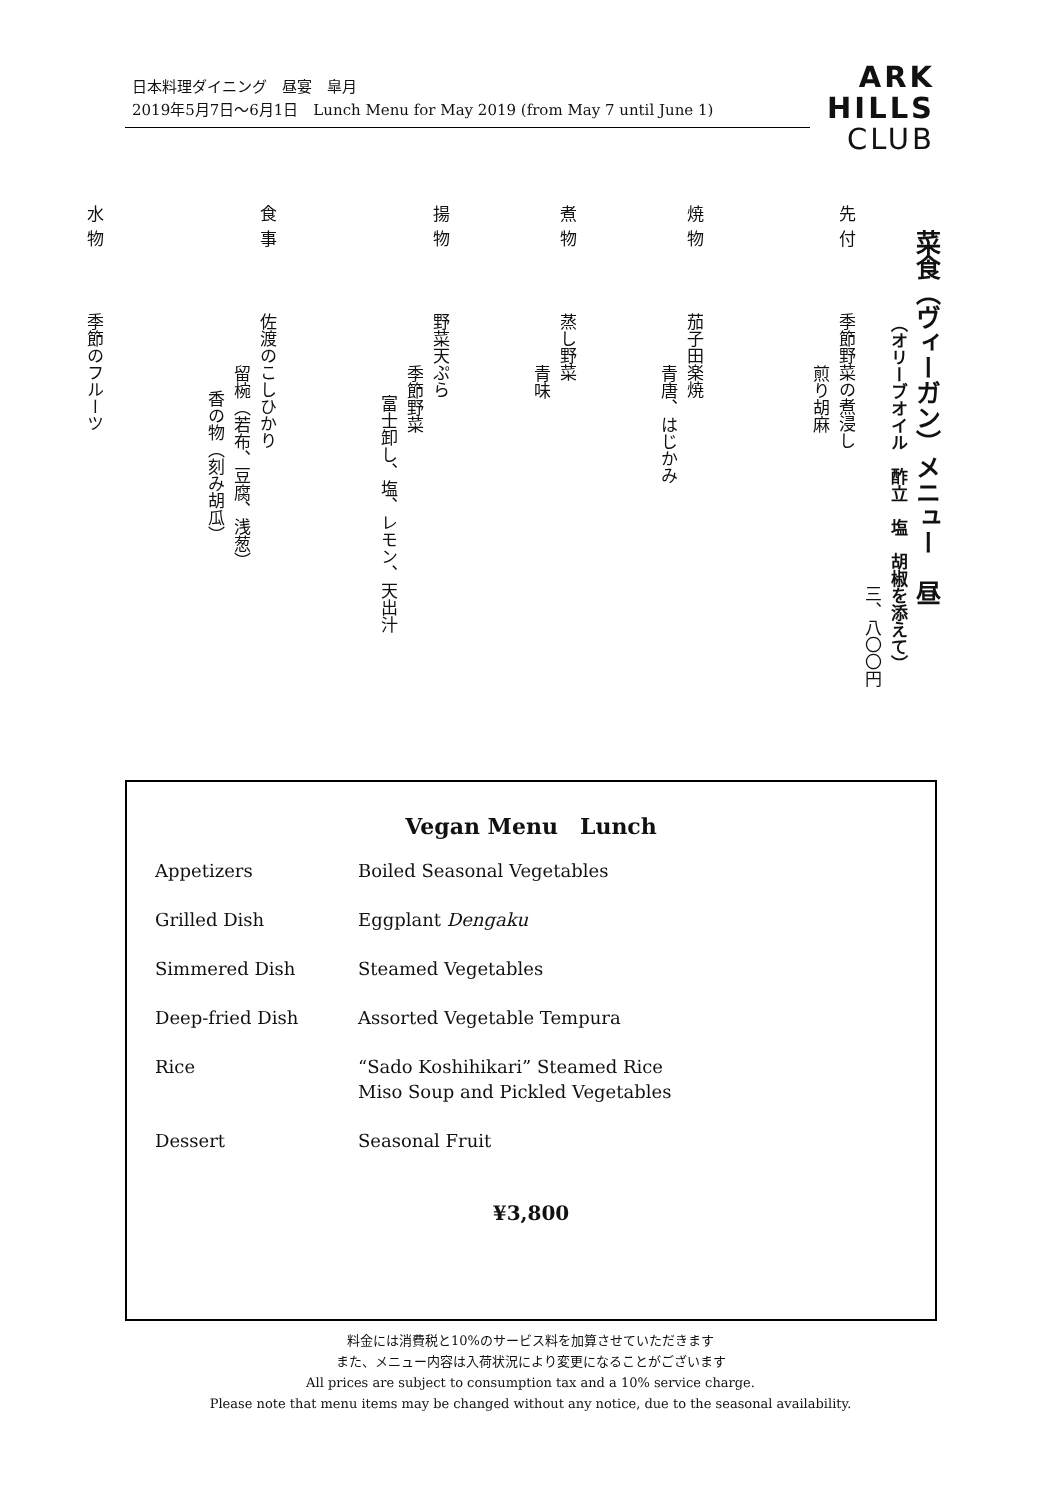日本料理ダイニング　昼宴　皐月
2019年5月7日～6月1日　Lunch Menu for May 2019 (from May 7 until June 1)
ARK
HILLS
CLUB
菜食（ヴィーガン）メニュー　昼
（オリーブオイル　酢立　塩　胡椒を添えて）
三、八〇〇円
先付季節野菜の煮浸し
煎り胡麻
焼物茄子田楽焼
青唐、はじかみ
煮物蒸し野菜
青味
揚物野菜天ぷら
季節野菜
富士卸し、塩、レモン、天出汁
食事佐渡のこしひかり
留椀（若布、豆腐、浅葱）
香の物（刻み胡瓜）
水物季節のフルーツ
Vegan Menu　Lunch
| Appetizers | Boiled Seasonal Vegetables |
| Grilled Dish | Eggplant Dengaku |
| Simmered Dish | Steamed Vegetables |
| Deep-fried Dish | Assorted Vegetable Tempura |
| Rice | “Sado Koshihikari” Steamed Rice Miso Soup and Pickled Vegetables |
| Dessert | Seasonal Fruit |
¥3,800
料金には消費税と10%のサービス料を加算させていただきます
また、メニュー内容は入荷状況により変更になることがございます
All prices are subject to consumption tax and a 10% service charge.
Please note that menu items may be changed without any notice, due to the seasonal availability.